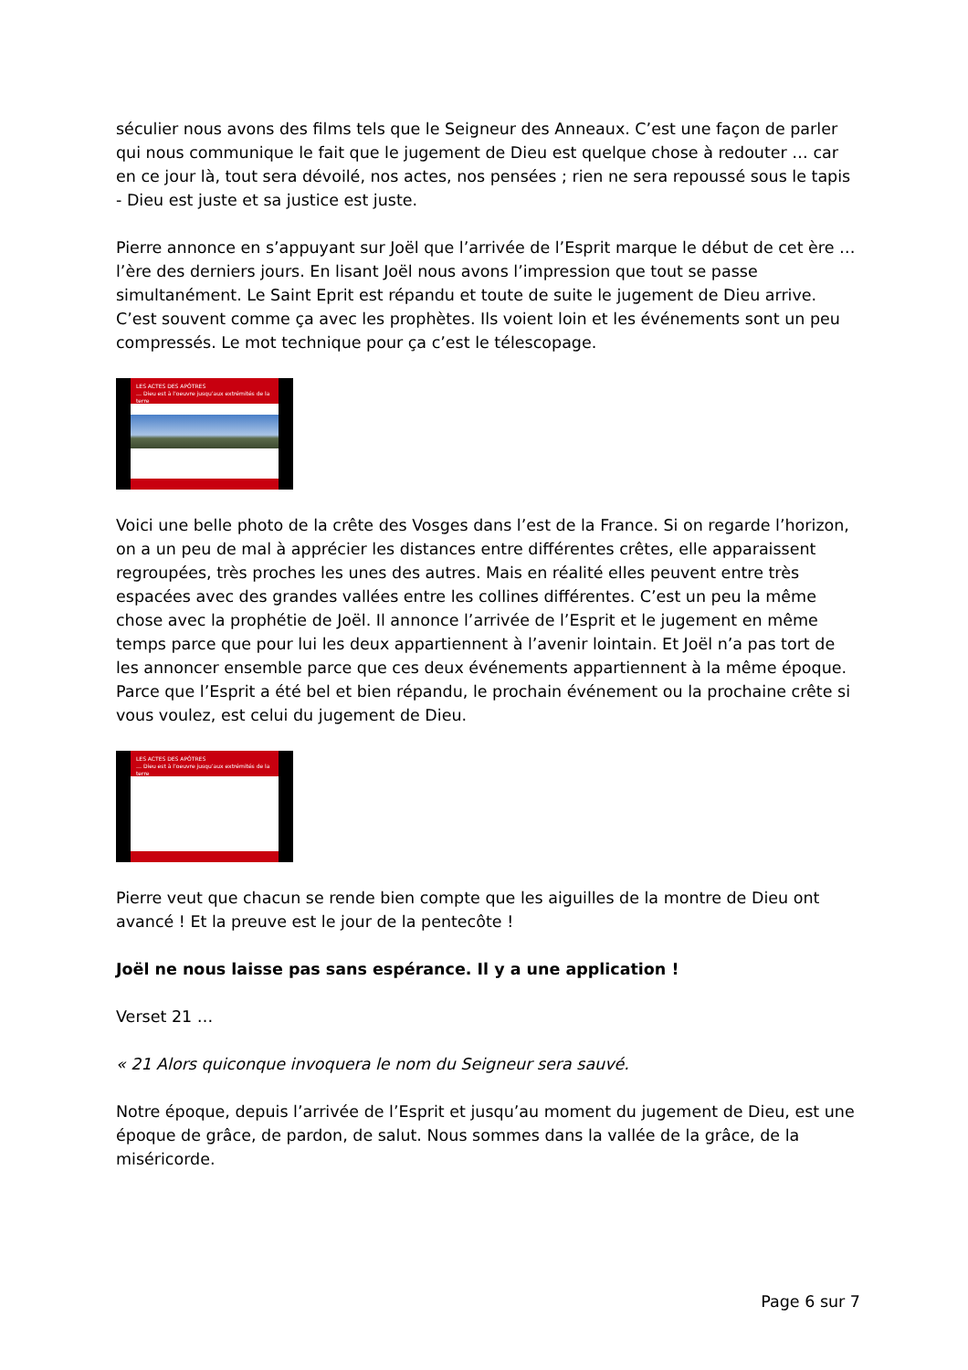séculier nous avons des films tels que le Seigneur des Anneaux. C’est une façon de parler qui nous communique le fait que le jugement de Dieu est quelque chose à redouter … car en ce jour là, tout sera dévoilé, nos actes, nos pensées ; rien ne sera repoussé sous le tapis - Dieu est juste et sa justice est juste.
Pierre annonce en s’appuyant sur Joël que l’arrivée de l’Esprit marque le début de cet ère … l’ère des derniers jours. En lisant Joël nous avons l’impression que tout se passe simultanément. Le Saint Eprit est répandu et toute de suite le jugement de Dieu arrive. C’est souvent comme ça avec les prophètes. Ils voient loin et les événements sont un peu compressés. Le mot technique pour ça c’est le télescopage.
LES ACTES DES APÔTRES
… Dieu est à l’oeuvre jusqu’aux extrémités de la terre
Voici une belle photo de la crête des Vosges dans l’est de la France. Si on regarde l’horizon, on a un peu de mal à apprécier les distances entre différentes crêtes, elle apparaissent regroupées, très proches les unes des autres. Mais en réalité elles peuvent entre très espacées avec des grandes vallées entre les collines différentes. C’est un peu la même chose avec la prophétie de Joël. Il annonce l’arrivée de l’Esprit et le jugement en même temps parce que pour lui les deux appartiennent à l’avenir lointain. Et Joël n’a pas tort de les annoncer ensemble parce que ces deux événements appartiennent à la même époque. Parce que l’Esprit a été bel et bien répandu, le prochain événement ou la prochaine crête si vous voulez, est celui du jugement de Dieu.
LES ACTES DES APÔTRES
… Dieu est à l’oeuvre jusqu’aux extrémités de la terre
Pierre veut que chacun se rende bien compte que les aiguilles de la montre de Dieu ont avancé ! Et la preuve est le jour de la pentecôte !
Joël ne nous laisse pas sans espérance. Il y a une application !
Verset 21 …
« 21 Alors quiconque invoquera le nom du Seigneur sera sauvé.
Notre époque, depuis l’arrivée de l’Esprit et jusqu’au moment du jugement de Dieu, est une époque de grâce, de pardon, de salut. Nous sommes dans la vallée de la grâce, de la miséricorde.
Page 6 sur 7